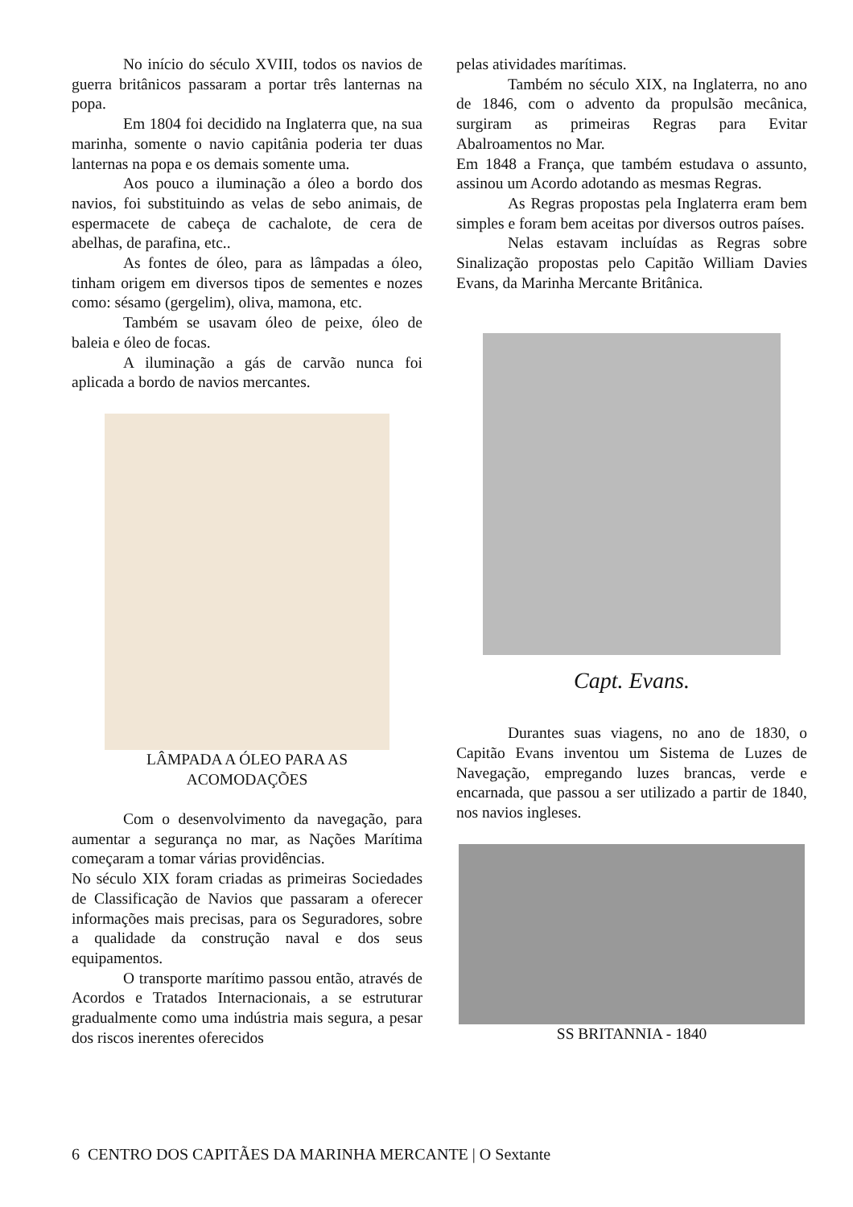No início do século XVIII, todos os navios de guerra britânicos passaram a portar três lanternas na popa.
Em 1804 foi decidido na Inglaterra que, na sua marinha, somente o navio capitânia poderia ter duas lanternas na popa e os demais somente uma.
Aos pouco a iluminação a óleo a bordo dos navios, foi substituindo as velas de sebo animais, de espermacete de cabeça de cachalote, de cera de abelhas, de parafina, etc..
As fontes de óleo, para as lâmpadas a óleo, tinham origem em diversos tipos de sementes e nozes como: sésamo (gergelim), oliva, mamona, etc.
Também se usavam óleo de peixe, óleo de baleia e óleo de focas.
A iluminação a gás de carvão nunca foi aplicada a bordo de navios mercantes.
LÂMPADA A ÓLEO PARA AS
ACOMODAÇÕES
Com o desenvolvimento da navegação, para aumentar a segurança no mar, as Nações Marítima começaram a tomar várias providências.
No século XIX foram criadas as primeiras Sociedades de Classificação de Navios que passaram a oferecer informações mais precisas, para os Seguradores, sobre a qualidade da construção naval e dos seus equipamentos.
O transporte marítimo passou então, através de Acordos e Tratados Internacionais, a se estruturar gradualmente como uma indústria mais segura, a pesar dos riscos inerentes oferecidos
pelas atividades marítimas.
Também no século XIX, na Inglaterra, no ano de 1846, com o advento da propulsão mecânica, surgiram as primeiras Regras para Evitar Abalroamentos no Mar.
Em 1848 a França, que também estudava o assunto, assinou um Acordo adotando as mesmas Regras.
As Regras propostas pela Inglaterra eram bem simples e foram bem aceitas por diversos outros países.
Nelas estavam incluídas as Regras sobre Sinalização propostas pelo Capitão William Davies Evans, da Marinha Mercante Britânica.
Capt. Evans.
Durantes suas viagens, no ano de 1830, o Capitão Evans inventou um Sistema de Luzes de Navegação, empregando luzes brancas, verde e encarnada, que passou a ser utilizado a partir de 1840, nos navios ingleses.
SS BRITANNIA - 1840
6 CENTRO DOS CAPITÃES DA MARINHA MERCANTE | O Sextante